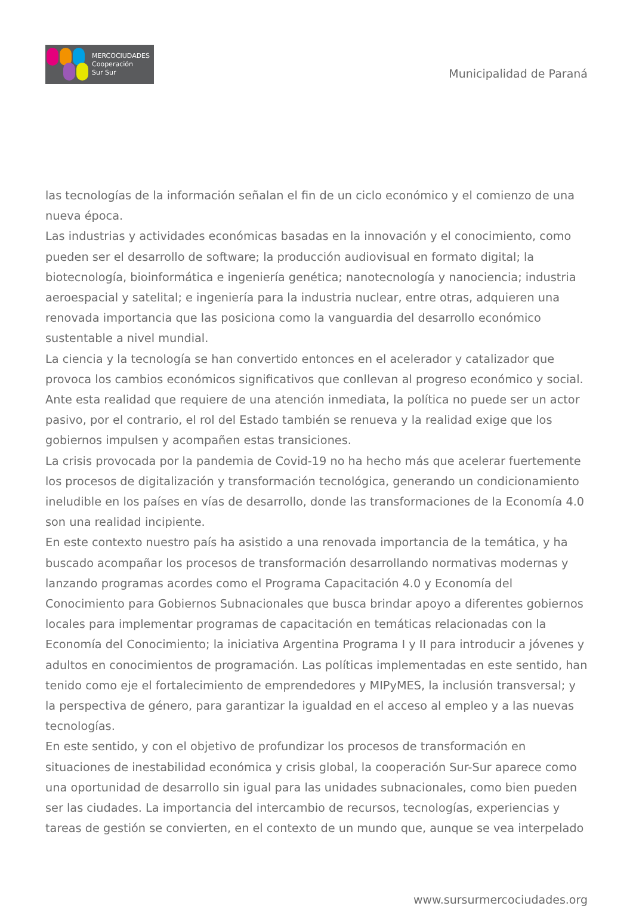MERCOCIUDADES
Cooperación
Sur Sur
Municipalidad de Paraná
las tecnologías de la información señalan el fin de un ciclo económico y el comienzo de una nueva época.
Las industrias y actividades económicas basadas en la innovación y el conocimiento, como pueden ser el desarrollo de software; la producción audiovisual en formato digital; la biotecnología, bioinformática e ingeniería genética; nanotecnología y nanociencia; industria aeroespacial y satelital; e ingeniería para la industria nuclear, entre otras, adquieren una renovada importancia que las posiciona como la vanguardia del desarrollo económico sustentable a nivel mundial.
La ciencia y la tecnología se han convertido entonces en el acelerador y catalizador que provoca los cambios económicos significativos que conllevan al progreso económico y social. Ante esta realidad que requiere de una atención inmediata, la política no puede ser un actor pasivo, por el contrario, el rol del Estado también se renueva y la realidad exige que los gobiernos impulsen y acompañen estas transiciones.
La crisis provocada por la pandemia de Covid-19 no ha hecho más que acelerar fuertemente los procesos de digitalización y transformación tecnológica, generando un condicionamiento ineludible en los países en vías de desarrollo, donde las transformaciones de la Economía 4.0 son una realidad incipiente.
En este contexto nuestro país ha asistido a una renovada importancia de la temática, y ha buscado acompañar los procesos de transformación desarrollando normativas modernas y lanzando programas acordes como el Programa Capacitación 4.0 y Economía del Conocimiento para Gobiernos Subnacionales que busca brindar apoyo a diferentes gobiernos locales para implementar programas de capacitación en temáticas relacionadas con la Economía del Conocimiento; la iniciativa Argentina Programa I y II para introducir a jóvenes y adultos en conocimientos de programación. Las políticas implementadas en este sentido, han tenido como eje el fortalecimiento de emprendedores y MIPyMES, la inclusión transversal; y la perspectiva de género, para garantizar la igualdad en el acceso al empleo y a las nuevas tecnologías.
En este sentido, y con el objetivo de profundizar los procesos de transformación en situaciones de inestabilidad económica y crisis global, la cooperación Sur-Sur aparece como una oportunidad de desarrollo sin igual para las unidades subnacionales, como bien pueden ser las ciudades. La importancia del intercambio de recursos, tecnologías, experiencias y tareas de gestión se convierten, en el contexto de un mundo que, aunque se vea interpelado
www.sursurmercociudades.org